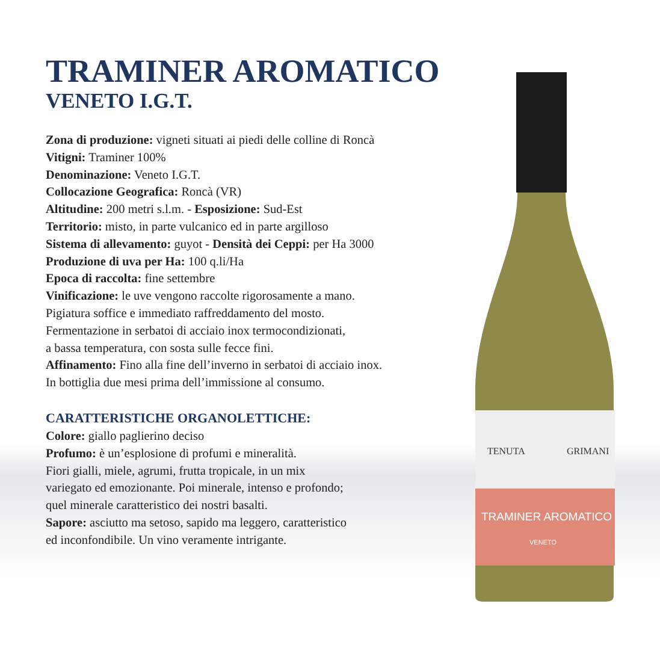TRAMINER AROMATICO
VENETO I.G.T.
Zona di produzione: vigneti situati ai piedi delle colline di Roncà
Vitigni: Traminer 100%
Denominazione: Veneto I.G.T.
Collocazione Geografica: Roncà (VR)
Altitudine: 200 metri s.l.m. - Esposizione: Sud-Est
Territorio: misto, in parte vulcanico ed in parte argilloso
Sistema di allevamento: guyot - Densità dei Ceppi: per Ha 3000
Produzione di uva per Ha: 100 q.li/Ha
Epoca di raccolta: fine settembre
Vinificazione: le uve vengono raccolte rigorosamente a mano.
Pigiatura soffice e immediato raffreddamento del mosto.
Fermentazione in serbatoi di acciaio inox termocondizionati,
a bassa temperatura, con sosta sulle fecce fini.
Affinamento: Fino alla fine dell’inverno in serbatoi di acciaio inox.
In bottiglia due mesi prima dell’immissione al consumo.
CARATTERISTICHE ORGANOLETTICHE:
Colore: giallo paglierino deciso
Profumo: è un’esplosione di profumi e mineralità.
Fiori gialli, miele, agrumi, frutta tropicale, in un mix
variegato ed emozionante. Poi minerale, intenso e profondo;
quel minerale caratteristico dei nostri basalti.
Sapore: asciutto ma setoso, sapido ma leggero, caratteristico
ed inconfondibile. Un vino veramente intrigante.
TENUTA
GRIMANI
TRAMINER AROMATICO
VENETO